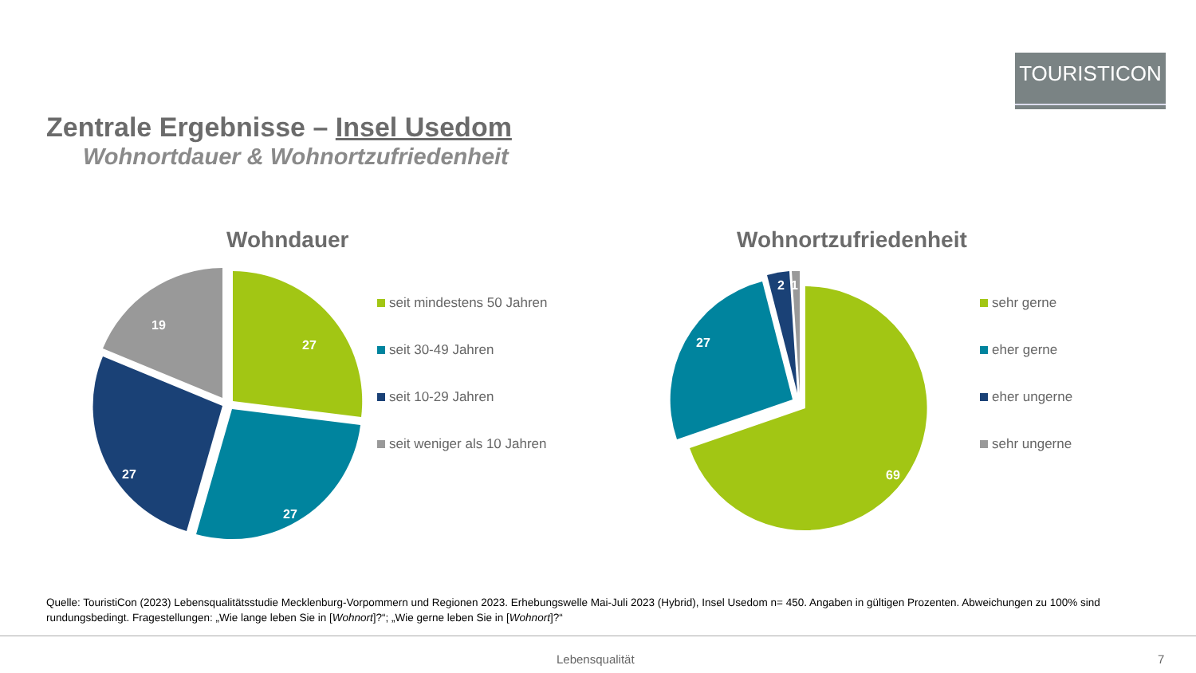TOURISTICON
Zentrale Ergebnisse – Insel Usedom
Wohnortdauer & Wohnortzufriedenheit
Wohndauer Wohnortzufriedenheit
27
27
27
19
seit mindestens 50 Jahren
seit 30-49 Jahren
seit 10-29 Jahren
seit weniger als 10 Jahren
69
27
2
1
sehr gerne
eher gerne
eher ungerne
sehr ungerne
Quelle: TouristiCon (2023) Lebensqualitätsstudie Mecklenburg-Vorpommern und Regionen 2023. Erhebungswelle Mai-Juli 2023 (Hybrid), Insel Usedom n= 450. Angaben in gültigen Prozenten. Abweichungen zu 100% sind rundungsbedingt. Fragestellungen: „Wie lange leben Sie in [Wohnort]?“; „Wie gerne leben Sie in [Wohnort]?“
Lebensqualität 7